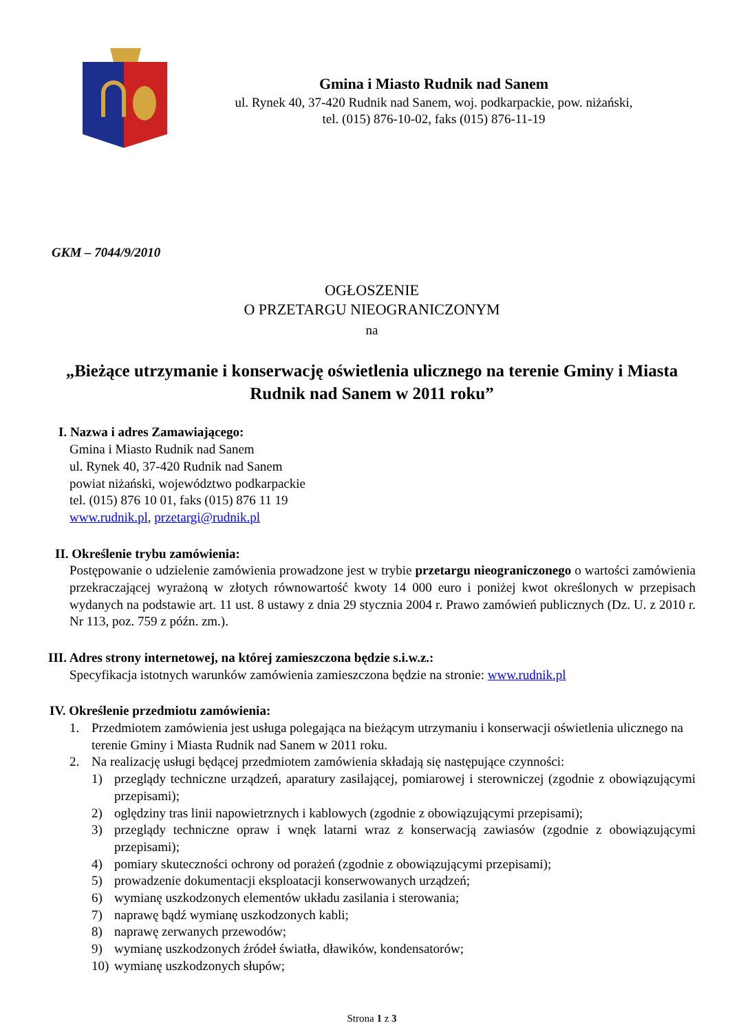Gmina i Miasto Rudnik nad Sanem
ul. Rynek 40, 37-420 Rudnik nad Sanem, woj. podkarpackie, pow. niżański,
tel. (015) 876-10-02, faks (015) 876-11-19
GKM – 7044/9/2010
OGŁOSZENIE
O PRZETARGU NIEOGRANICZONYM
na
„Bieżące utrzymanie i konserwację oświetlenia ulicznego na terenie Gminy i Miasta Rudnik nad Sanem w 2011 roku”
I. Nazwa i adres Zamawiającego:
Gmina i Miasto Rudnik nad Sanem
ul. Rynek 40, 37-420 Rudnik nad Sanem
powiat niżański, województwo podkarpackie
tel. (015) 876 10 01, faks (015) 876 11 19
www.rudnik.pl, przetargi@rudnik.pl
II. Określenie trybu zamówienia:
Postępowanie o udzielenie zamówienia prowadzone jest w trybie przetargu nieograniczonego o wartości zamówienia przekraczającej wyrażoną w złotych równowartość kwoty 14 000 euro i poniżej kwot określonych w przepisach wydanych na podstawie art. 11 ust. 8 ustawy z dnia 29 stycznia 2004 r. Prawo zamówień publicznych (Dz. U. z 2010 r. Nr 113, poz. 759 z późn. zm.).
III. Adres strony internetowej, na której zamieszczona będzie s.i.w.z.:
Specyfikacja istotnych warunków zamówienia zamieszczona będzie na stronie: www.rudnik.pl
IV. Określenie przedmiotu zamówienia:
1. Przedmiotem zamówienia jest usługa polegająca na bieżącym utrzymaniu i konserwacji oświetlenia ulicznego na terenie Gminy i Miasta Rudnik nad Sanem w 2011 roku.
2. Na realizację usługi będącej przedmiotem zamówienia składają się następujące czynności:
1) przeglądy techniczne urządzeń, aparatury zasilającej, pomiarowej i sterowniczej (zgodnie z obowiązującymi przepisami);
2) oględziny tras linii napowietrznych i kablowych (zgodnie z obowiązującymi przepisami);
3) przeglądy techniczne opraw i wnęk latarni wraz z konserwacją zawiasów (zgodnie z obowiązującymi przepisami);
4) pomiary skuteczności ochrony od porażeń (zgodnie z obowiązującymi przepisami);
5) prowadzenie dokumentacji eksploatacji konserwowanych urządzeń;
6) wymianę uszkodzonych elementów układu zasilania i sterowania;
7) naprawę bądź wymianę uszkodzonych kabli;
8) naprawę zerwanych przewodów;
9) wymianę uszkodzonych źródeł światła, dławików, kondensatorów;
10) wymianę uszkodzonych słupów;
Strona 1 z 3